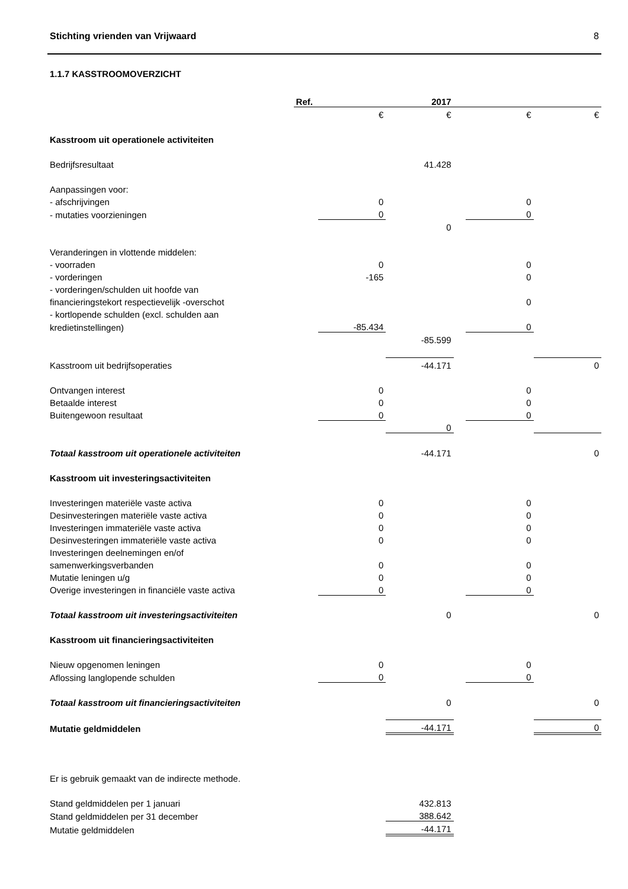Stichting vrienden van Vrijwaard 8
1.1.7 KASSTROOMOVERZICHT
| | Ref. | | 2017 | | | |
| | | € | € | | € | € |
| Kasstroom uit operationele activiteiten | | | | | | |
| Bedrijfsresultaat | | | 41.428 | | | |
| Aanpassingen voor: | | | | | | |
| - afschrijvingen | | 0 | | | 0 | |
| - mutaties voorzieningen | | 0 | | | 0 | |
| | | | 0 | | | |
| Veranderingen in vlottende middelen: | | | | | | |
| - voorraden | | 0 | | | 0 | |
| - vorderingen | | -165 | | | 0 | |
| - vorderingen/schulden uit hoofde van | | | | | | |
| financieringstekort respectievelijk -overschot | | | | | 0 | |
| - kortlopende schulden (excl. schulden aan | | | | | | |
| kredietinstellingen) | | -85.434 | | | 0 | |
| | | | -85.599 | | | |
| Kasstroom uit bedrijfsoperaties | | | -44.171 | | | 0 |
| Ontvangen interest | | 0 | | | 0 | |
| Betaalde interest | | 0 | | | 0 | |
| Buitengewoon resultaat | | 0 | | | 0 | |
| | | | 0 | | | |
| Totaal kasstroom uit operationele activiteiten | | | -44.171 | | | 0 |
| Kasstroom uit investeringsactiviteiten | | | | | | |
| Investeringen materiële vaste activa | | 0 | | | 0 | |
| Desinvesteringen materiële vaste activa | | 0 | | | 0 | |
| Investeringen immateriële vaste activa | | 0 | | | 0 | |
| Desinvesteringen immateriële vaste activa | | 0 | | | 0 | |
| Investeringen deelnemingen en/of | | | | | | |
| samenwerkingsverbanden | | 0 | | | 0 | |
| Mutatie leningen u/g | | 0 | | | 0 | |
| Overige investeringen in financiële vaste activa | | 0 | | | 0 | |
| Totaal kasstroom uit investeringsactiviteiten | | | 0 | | | 0 |
| Kasstroom uit financieringsactiviteiten | | | | | | |
| Nieuw opgenomen leningen | | 0 | | | 0 | |
| Aflossing langlopende schulden | | 0 | | | 0 | |
| Totaal kasstroom uit financieringsactiviteiten | | | 0 | | | 0 |
| Mutatie geldmiddelen | | | -44.171 | | | 0 |
| Er is gebruik gemaakt van de indirecte methode. | | | | | | |
| Stand geldmiddelen per 1 januari | | | 432.813 | | | |
| Stand geldmiddelen per 31 december | | | 388.642 | | | |
| Mutatie geldmiddelen | | | -44.171 | | | |